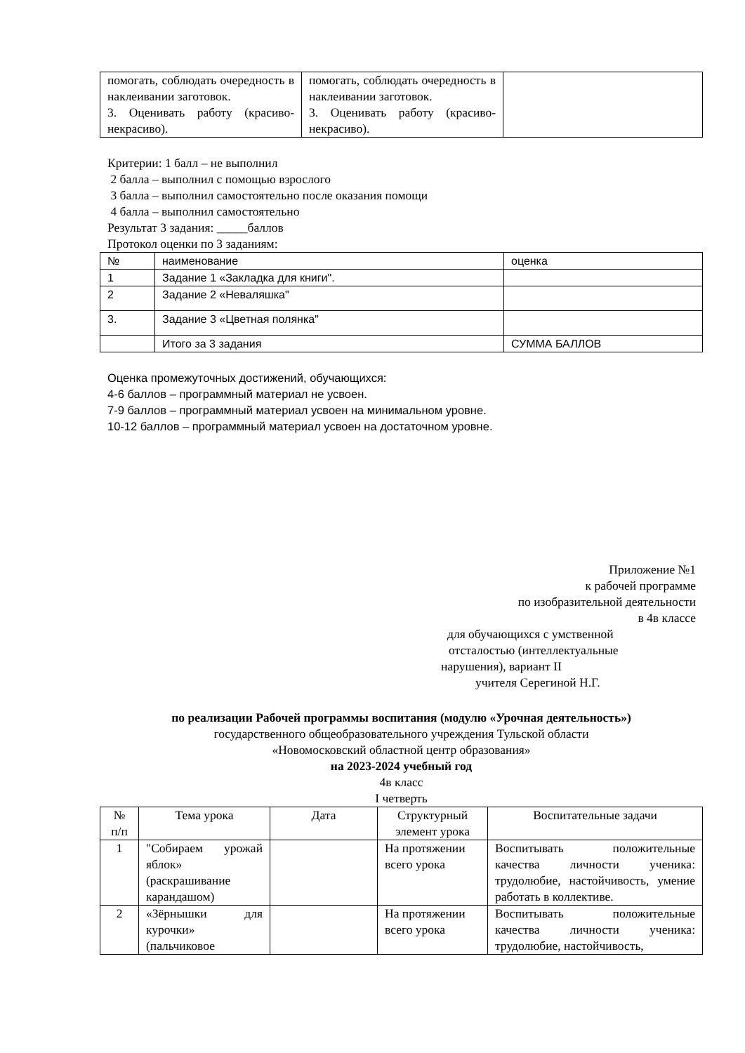| помогать, соблюдать очередность в наклеивании заготовок. 3. Оценивать работу (красиво-некрасиво). | помогать, соблюдать очередность в наклеивании заготовок. 3. Оценивать работу (красиво-некрасиво). | |
Критерии: 1 балл – не выполнил
2 балла – выполнил с помощью взрослого
3 балла – выполнил самостоятельно после оказания помощи
4 балла – выполнил самостоятельно
Результат 3 задания: _____баллов
Протокол оценки по 3 заданиям:
| № | наименование | оценка |
| 1 | Задание 1 «Закладка для книги". | |
| 2 | Задание 2 «Неваляшка" | |
| 3. | Задание 3 «Цветная полянка" | |
| | Итого за 3 задания | СУММА БАЛЛОВ |
Оценка промежуточных достижений, обучающихся:
4-6 баллов – программный материал не усвоен.
7-9 баллов – программный материал усвоен на минимальном уровне.
10-12 баллов – программный материал усвоен на достаточном уровне.
Приложение №1
к рабочей программе
по изобразительной деятельности
в 4в классе
для обучающихся с умственной
отсталостью (интеллектуальные
нарушения), вариант II
учителя Серегиной Н.Г.
по реализации Рабочей программы воспитания (модулю «Урочная деятельность»)
государственного общеобразовательного учреждения Тульской области
«Новомосковский областной центр образования»
на 2023-2024 учебный год
4в класс
I четверть
| № п/п | Тема урока | Дата | Структурный элемент урока | Воспитательные задачи |
| --- | --- | --- | --- | --- |
| 1 | "Собираем урожай яблок» (раскрашивание карандашом) | | На протяжении всего урока | Воспитывать положительные качества личности ученика: трудолюбие, настойчивость, умение работать в коллективе. |
| 2 | «Зёрнышки для курочки» (пальчиковое | | На протяжении всего урока | Воспитывать положительные качества личности ученика: трудолюбие, настойчивость, |